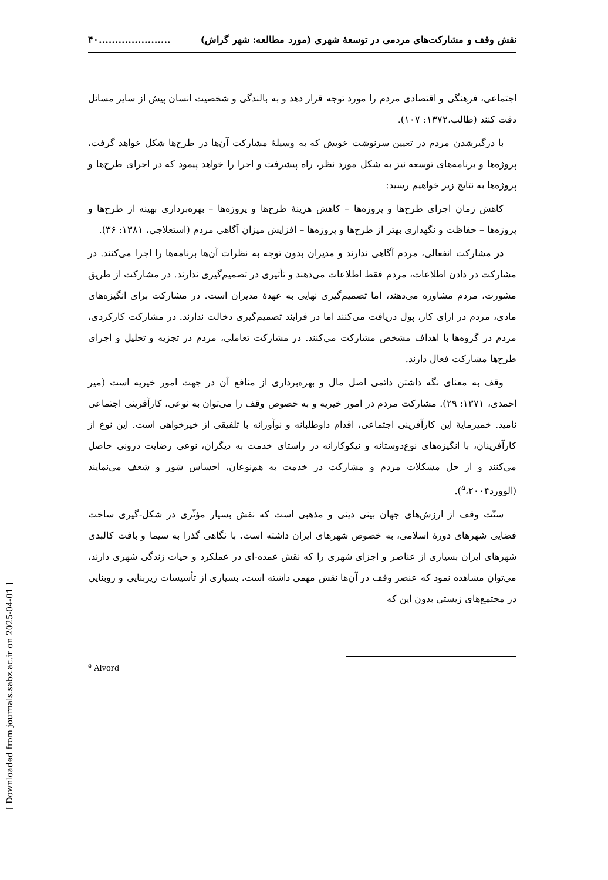نقش وقف و مشارکت‌های مردمی در توسعهٔ شهری (مورد مطالعه: شهر گراش)......................۴۰
اجتماعی، فرهنگی و اقتصادی مردم را مورد توجه قرار دهد و به بالندگی و شخصیت انسان پیش از سایر مسائل دقت کنند (طالب،۱۳۷۲: ۱۰۷).
با درگیرشدن مردم در تعیین سرنوشت خویش که به وسیلهٔ مشارکت آن‌ها در طرح‌ها شکل خواهد گرفت، پروژه‌ها و برنامه‌های توسعه نیز به شکل مورد نظر، راه پیشرفت و اجرا را خواهد پیمود که در اجرای طرح‌ها و پروژه‌ها به نتایج زیر خواهیم رسید:
کاهش زمان اجرای طرح‌ها و پروژه‌ها – کاهش هزینهٔ طرح‌ها و پروژه‌ها – بهره‌برداری بهینه از طرح‌ها و پروژه‌ها – حفاظت و نگهداری بهتر از طرح‌ها و پروژه‌ها – افزایش میزان آگاهی مردم (استعلاجی، ۱۳۸۱: ۳۶).
در مشارکت انفعالی، مردم آگاهی ندارند و مدیران بدون توجه به نظرات آن‌ها برنامه‌ها را اجرا می‌کنند. در مشارکت در دادن اطلاعات، مردم فقط اطلاعات می‌دهند و تأثیری در تصمیم‌گیری ندارند. در مشارکت از طریق مشورت، مردم مشاوره می‌دهند، اما تصمیم‌گیری نهایی به عهدهٔ مدیران است. در مشارکت برای انگیزه‌های مادی، مردم در ازای کار، پول دریافت می‌کنند اما در فرایند تصمیم‌گیری دخالت ندارند. در مشارکت کارکردی، مردم در گروه‌ها با اهداف مشخص مشارکت می‌کنند. در مشارکت تعاملی، مردم در تجزیه و تحلیل و اجرای طرح‌ها مشارکت فعال دارند.
وقف به معنای نگه داشتن دائمی اصل مال و بهره‌برداری از منافع آن در جهت امور خیریه است (میر احمدی، ۱۳۷۱: ۲۹). مشارکت مردم در امور خیریه و به خصوص وقف را می‌توان به نوعی، کارآفرینی اجتماعی نامید. خمیرمایهٔ این کارآفرینی اجتماعی، اقدام داوطلبانه و نوآورانه با تلفیقی از خیرخواهی است. این نوع از کارآفرینان، با انگیزه‌های نوع‌دوستانه و نیکوکارانه در راستای خدمت به دیگران، نوعی رضایت درونی حاصل می‌کنند و از حل مشکلات مردم و مشارکت در خدمت به هم‌نوعان، احساس شور و شعف می‌نمایند (الوورد<sup>۵</sup>،۲۰۰۴).
سنّت وقف از ارزش‌های جهان بینی دینی و مذهبی است که نقش بسیار مؤثّری در شکل-گیری ساخت فضایی شهرهای دورهٔ اسلامی، به خصوص شهرهای ایران داشته است. با نگاهی گذرا به سیما و بافت کالبدی شهرهای ایران بسیاری از عناصر و اجزای شهری را که نقش عمده-ای در عملکرد و حیات زندگی شهری دارند، می‌توان مشاهده نمود که عنصر وقف در آن‌ها نقش مهمی داشته است. بسیاری از تأسیسات زیربنایی و روبنایی در مجتمع‌های زیستی بدون این که
<sup>۵</sup> Alvord
[ Downloaded from journals.sabz.ac.ir on 2025-04-01 ]